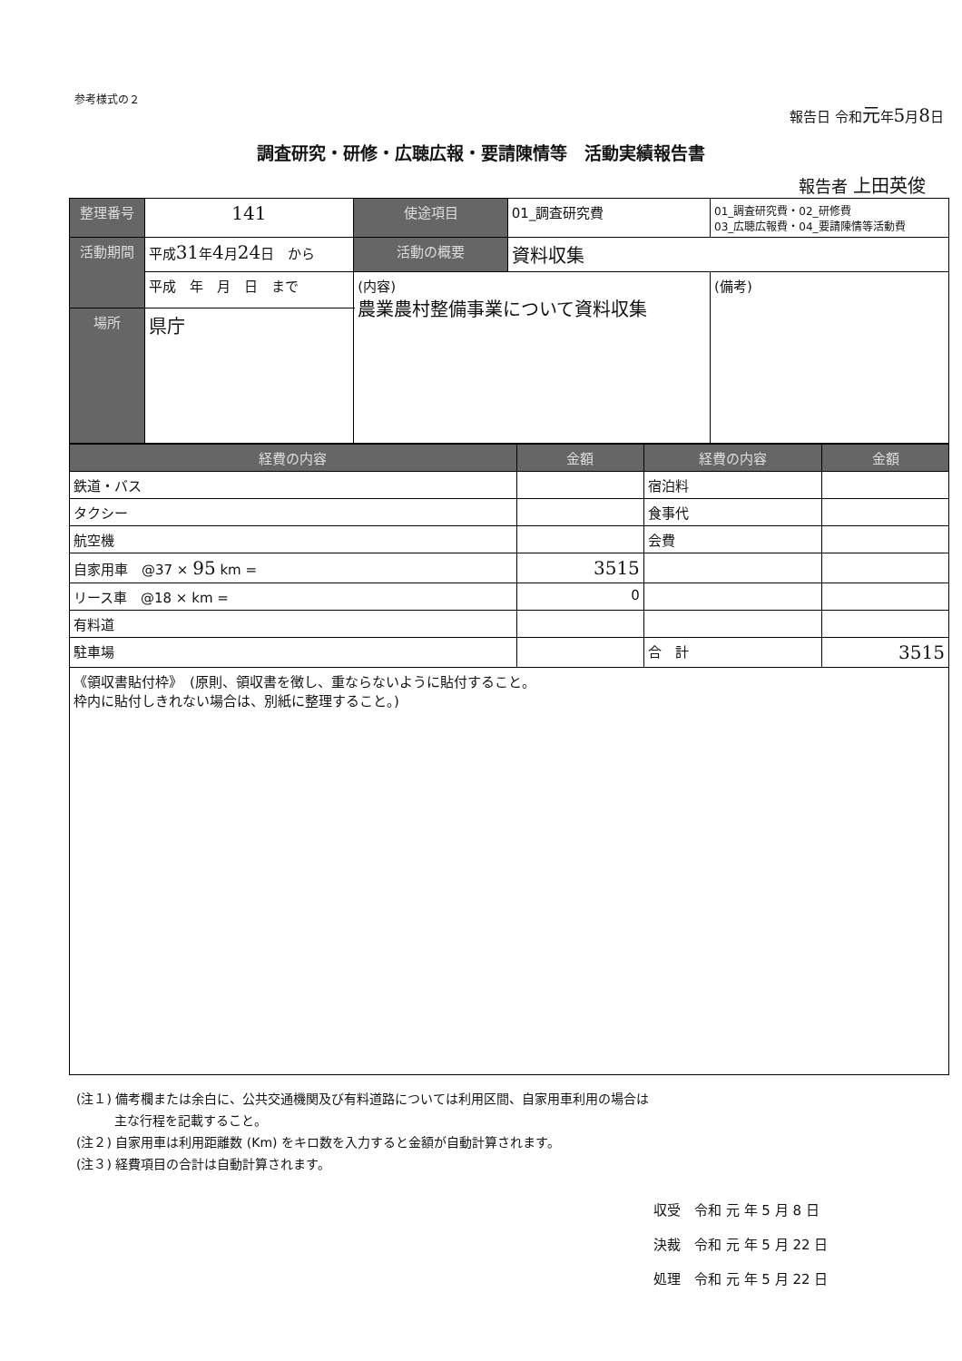参考様式の２
報告日 令和元年5月8日
調査研究・研修・広聴広報・要請陳情等　活動実績報告書
報告者 上田英俊
| 整理番号 | 141 | 使途項目 | 01_調査研究費 | 01_調査研究費・02_研修費 03_広聴広報費・04_要請陳情等活動費 | |
| 活動期間 | 平成 31 年 4 月 24 日 から | 活動の概要 | 資料収集 | | |
| | 平成 年 月 日 まで | (内容) 農業農村整備事業について資料収集 | | | (備考) |
| 場所 | 県庁 | | | | |
| 経費の内容 | 金額 | 経費の内容 | 金額 |
| --- | --- | --- | --- |
| 鉄道・バス | | 宿泊料 | |
| タクシー | | 食事代 | |
| 航空機 | | 会費 | |
| 自家用車 @37 × 95 km = | 3515 | | |
| リース車 @18 × km = | 0 | | |
| 有料道 | | | |
| 駐車場 | | 合 計 | 3515 |
| 《領収書貼付枠》 (原則、領収書を徴し、重ならないように貼付すること。 枠内に貼付しきれない場合は、別紙に整理すること。) | | | |
(注１) 備考欄または余白に、公共交通機関及び有料道路については利用区間、自家用車利用の場合は
　　　主な行程を記載すること。
(注２) 自家用車は利用距離数 (Km) をキロ数を入力すると金額が自動計算されます。
(注３) 経費項目の合計は自動計算されます。
収受　令和 元 年 5 月 8 日
決裁　令和 元 年 5 月 22 日
処理　令和 元 年 5 月 22 日